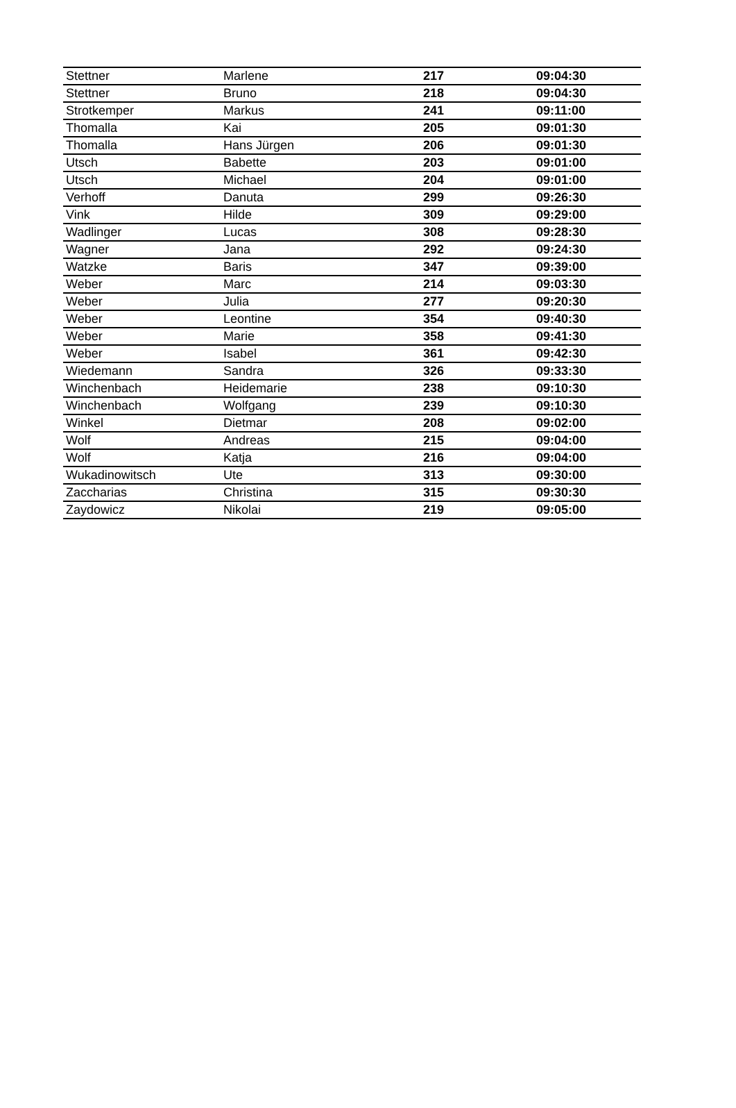| Stettner | Marlene | 217 | 09:04:30 |
| Stettner | Bruno | 218 | 09:04:30 |
| Strotkemper | Markus | 241 | 09:11:00 |
| Thomalla | Kai | 205 | 09:01:30 |
| Thomalla | Hans Jürgen | 206 | 09:01:30 |
| Utsch | Babette | 203 | 09:01:00 |
| Utsch | Michael | 204 | 09:01:00 |
| Verhoff | Danuta | 299 | 09:26:30 |
| Vink | Hilde | 309 | 09:29:00 |
| Wadlinger | Lucas | 308 | 09:28:30 |
| Wagner | Jana | 292 | 09:24:30 |
| Watzke | Baris | 347 | 09:39:00 |
| Weber | Marc | 214 | 09:03:30 |
| Weber | Julia | 277 | 09:20:30 |
| Weber | Leontine | 354 | 09:40:30 |
| Weber | Marie | 358 | 09:41:30 |
| Weber | Isabel | 361 | 09:42:30 |
| Wiedemann | Sandra | 326 | 09:33:30 |
| Winchenbach | Heidemarie | 238 | 09:10:30 |
| Winchenbach | Wolfgang | 239 | 09:10:30 |
| Winkel | Dietmar | 208 | 09:02:00 |
| Wolf | Andreas | 215 | 09:04:00 |
| Wolf | Katja | 216 | 09:04:00 |
| Wukadinowitsch | Ute | 313 | 09:30:00 |
| Zaccharias | Christina | 315 | 09:30:30 |
| Zaydowicz | Nikolai | 219 | 09:05:00 |